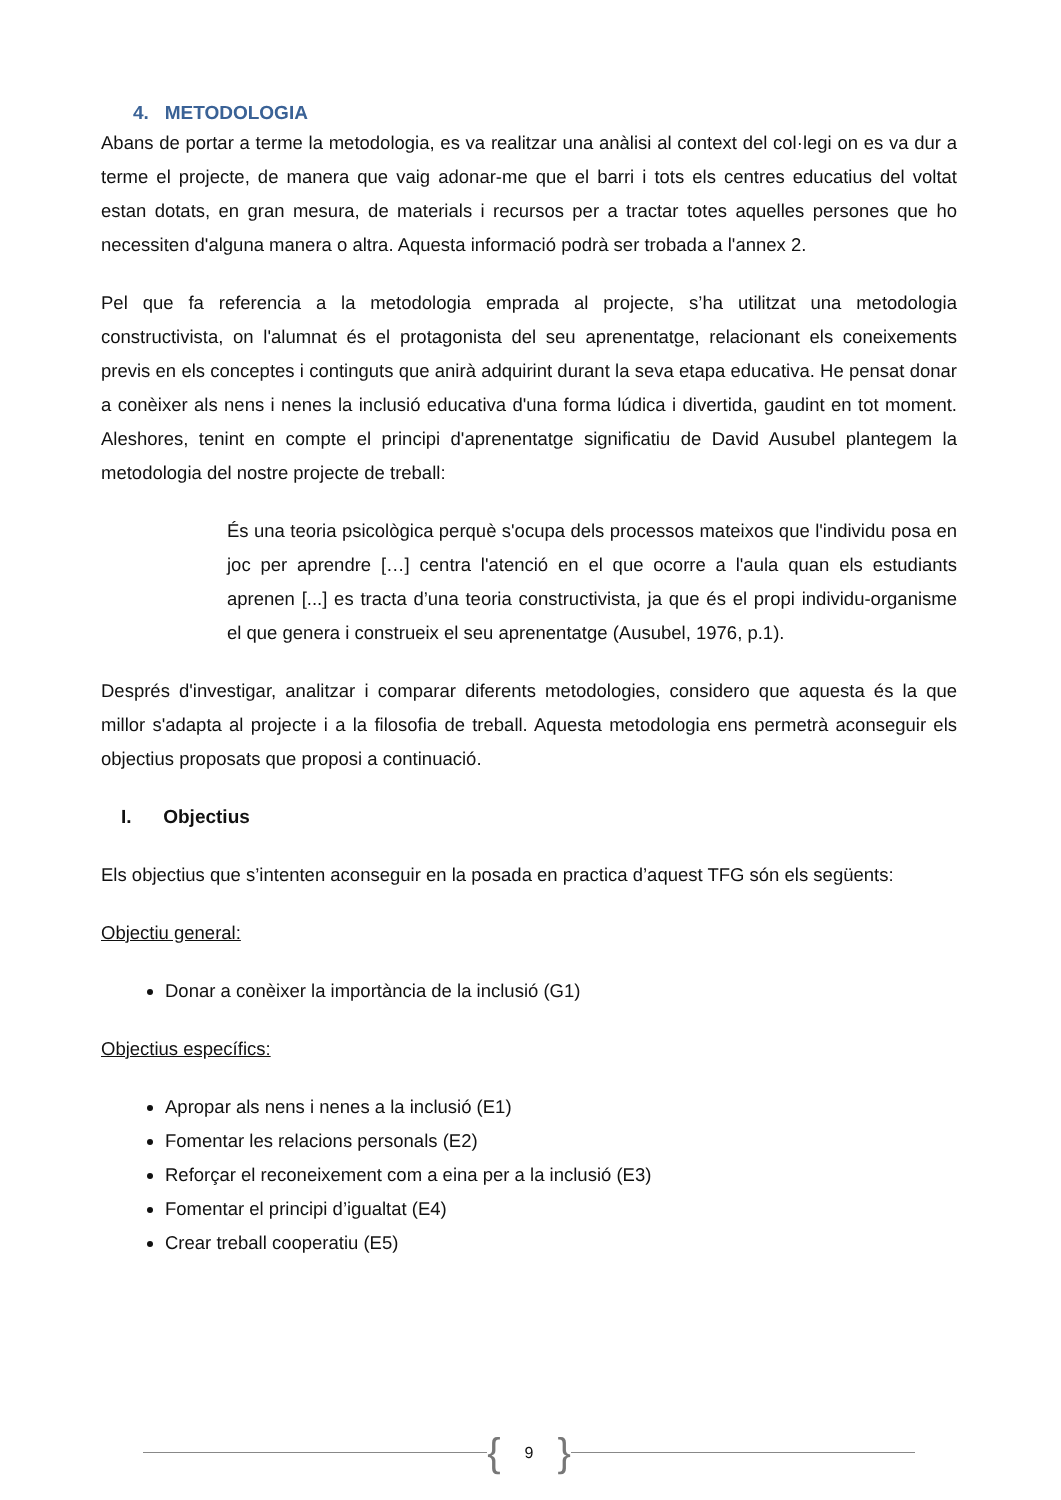4. METODOLOGIA
Abans de portar a terme la metodologia, es va realitzar una anàlisi al context del col·legi on es va dur a terme el projecte, de manera que vaig adonar-me que el barri i tots els centres educatius del voltat estan dotats, en gran mesura, de materials i recursos per a tractar totes aquelles persones que ho necessiten d'alguna manera o altra. Aquesta informació podrà ser trobada a l'annex 2.
Pel que fa referencia a la metodologia emprada al projecte, s’ha utilitzat una metodologia constructivista, on l'alumnat és el protagonista del seu aprenentatge, relacionant els coneixements previs en els conceptes i continguts que anirà adquirint durant la seva etapa educativa. He pensat donar a conèixer als nens i nenes la inclusió educativa d'una forma lúdica i divertida, gaudint en tot moment. Aleshores, tenint en compte el principi d'aprenentatge significatiu de David Ausubel plantegem la metodologia del nostre projecte de treball:
És una teoria psicològica perquè s'ocupa dels processos mateixos que l'individu posa en joc per aprendre […] centra l'atenció en el que ocorre a l'aula quan els estudiants aprenen [...] es tracta d’una teoria constructivista, ja que és el propi individu-organisme el que genera i construeix el seu aprenentatge (Ausubel, 1976, p.1).
Després d'investigar, analitzar i comparar diferents metodologies, considero que aquesta és la que millor s'adapta al projecte i a la filosofia de treball. Aquesta metodologia ens permetrà aconseguir els objectius proposats que proposi a continuació.
I. Objectius
Els objectius que s’intenten aconseguir en la posada en practica d’aquest TFG són els següents:
Objectiu general:
Donar a conèixer la importància de la inclusió (G1)
Objectius específics:
Apropar als nens i nenes a la inclusió (E1)
Fomentar les relacions personals (E2)
Reforçar el reconeixement com a eina per a la inclusió (E3)
Fomentar el principi d’igualtat (E4)
Crear treball cooperatiu (E5)
{ 9 }